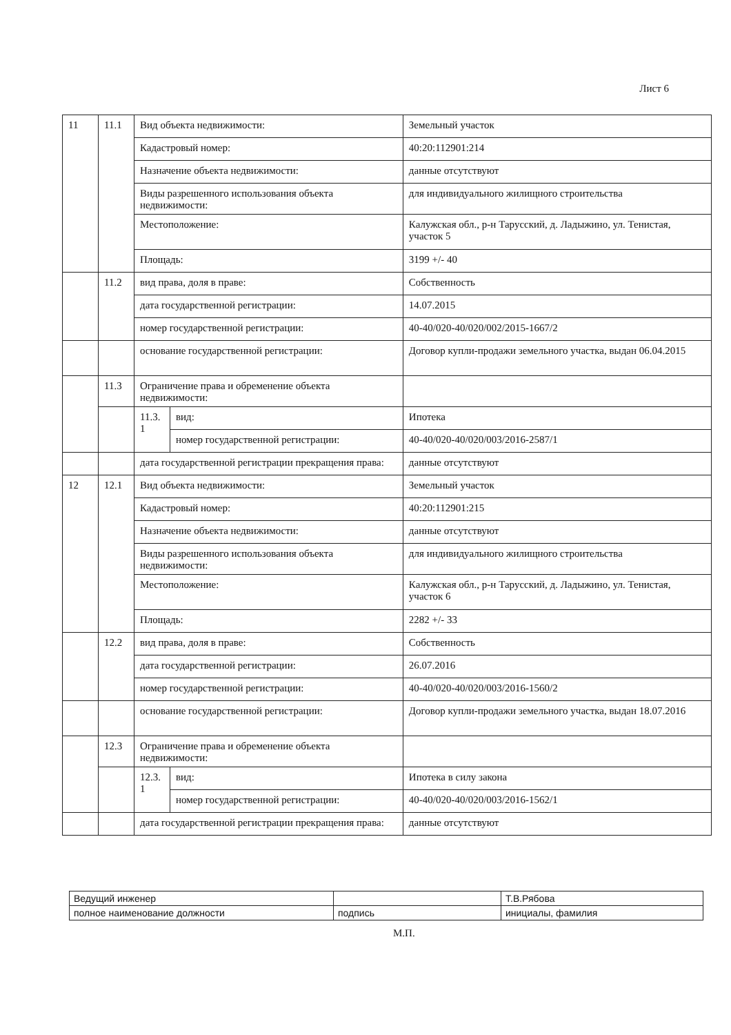Лист 6
| 11 | 11.1 | Вид объекта недвижимости: | | Земельный участок |
| | | Кадастровый номер: | | 40:20:112901:214 |
| | | Назначение объекта недвижимости: | | данные отсутствуют |
| | | Виды разрешенного использования объекта недвижимости: | | для индивидуального жилищного строительства |
| | | Местоположение: | | Калужская обл., р-н Тарусский, д. Ладыжино, ул. Тенистая, участок 5 |
| | | Площадь: | | 3199 +/- 40 |
| | 11.2 | вид права, доля в праве: | | Собственность |
| | | дата государственной регистрации: | | 14.07.2015 |
| | | номер государственной регистрации: | | 40-40/020-40/020/002/2015-1667/2 |
| | | основание государственной регистрации: | | Договор купли-продажи земельного участка, выдан 06.04.2015 |
| | 11.3 | Ограничение права и обременение объекта недвижимости: | | |
| | | 11.3. 1 | вид: | Ипотека |
| | | | номер государственной регистрации: | 40-40/020-40/020/003/2016-2587/1 |
| | | дата государственной регистрации прекращения права: | | данные отсутствуют |
| 12 | 12.1 | Вид объекта недвижимости: | | Земельный участок |
| | | Кадастровый номер: | | 40:20:112901:215 |
| | | Назначение объекта недвижимости: | | данные отсутствуют |
| | | Виды разрешенного использования объекта недвижимости: | | для индивидуального жилищного строительства |
| | | Местоположение: | | Калужская обл., р-н Тарусский, д. Ладыжино, ул. Тенистая, участок 6 |
| | | Площадь: | | 2282 +/- 33 |
| | 12.2 | вид права, доля в праве: | | Собственность |
| | | дата государственной регистрации: | | 26.07.2016 |
| | | номер государственной регистрации: | | 40-40/020-40/020/003/2016-1560/2 |
| | | основание государственной регистрации: | | Договор купли-продажи земельного участка, выдан 18.07.2016 |
| | 12.3 | Ограничение права и обременение объекта недвижимости: | | |
| | | 12.3. 1 | вид: | Ипотека в силу закона |
| | | | номер государственной регистрации: | 40-40/020-40/020/003/2016-1562/1 |
| | | дата государственной регистрации прекращения права: | | данные отсутствуют |
| Ведущий инженер | | Т.В.Рябова |
| полное наименование должности | подпись | инициалы, фамилия |
М.П.